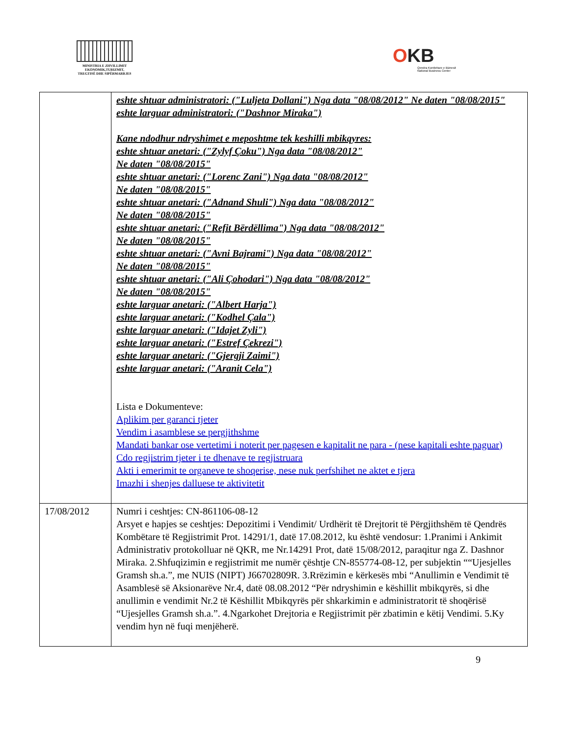MINISTRIA E ZHVILLIMIT
EKONOMIK,TURIZMIT,
TREGTISË DHE SIPËRMARRJES
OKB
Qendra Kombëtare e Biznesit
National Business Center
| | eshte shtuar administratori: ("Luljeta Dollani") Nga data "08/08/2012" Ne daten "08/08/2015" eshte larguar administratori: ("Dashnor Miraka") Kane ndodhur ndryshimet e meposhtme tek keshilli mbikqyres: eshte shtuar anetari: ("Zylyf Çoku") Nga data "08/08/2012" Ne daten "08/08/2015" eshte shtuar anetari: ("Lorenc Zani") Nga data "08/08/2012" Ne daten "08/08/2015" eshte shtuar anetari: ("Adnand Shuli") Nga data "08/08/2012" Ne daten "08/08/2015" eshte shtuar anetari: ("Refit Bërdëllima") Nga data "08/08/2012" Ne daten "08/08/2015" eshte shtuar anetari: ("Avni Bajrami") Nga data "08/08/2012" Ne daten "08/08/2015" eshte shtuar anetari: ("Ali Çohodari") Nga data "08/08/2012" Ne daten "08/08/2015" eshte larguar anetari: ("Albert Harja") eshte larguar anetari: ("Kodhel Çala") eshte larguar anetari: ("Idajet Zyli") eshte larguar anetari: ("Estref Çekrezi") eshte larguar anetari: ("Gjergji Zaimi") eshte larguar anetari: ("Aranit Cela") Lista e Dokumenteve: Aplikim per garanci tjeter Vendim i asamblese se pergjithshme Mandati bankar ose vertetimi i noterit per pagesen e kapitalit ne para - (nese kapitali eshte paguar) Cdo regjistrim tjeter i te dhenave te regjistruara Akti i emerimit te organeve te shoqerise, nese nuk perfshihet ne aktet e tjera Imazhi i shenjes dalluese te aktivitetit |
| 17/08/2012 | Numri i ceshtjes: CN-861106-08-12 Arsyet e hapjes se ceshtjes: Depozitimi i Vendimit/ Urdhërit të Drejtorit të Përgjithshëm të Qendrës Kombëtare të Regjistrimit Prot. 14291/1, datë 17.08.2012, ku është vendosur: 1.Pranimi i Ankimit Administrativ protokolluar në QKR, me Nr.14291 Prot, datë 15/08/2012, paraqitur nga Z. Dashnor Miraka. 2.Shfuqizimin e regjistrimit me numër çështje CN-855774-08-12, per subjektin ““Ujesjelles Gramsh sh.a.”, me NUIS (NIPT) J66702809R. 3.Rrëzimin e kërkesës mbi “Anullimin e Vendimit të Asamblesë së Aksionarëve Nr.4, datë 08.08.2012 “Për ndryshimin e këshillit mbikqyrës, si dhe anullimin e vendimit Nr.2 të Këshillit Mbikqyrës për shkarkimin e administratorit të shoqërisë “Ujesjelles Gramsh sh.a.”. 4.Ngarkohet Drejtoria e Regjistrimit për zbatimin e këtij Vendimi. 5.Ky vendim hyn në fuqi menjëherë. |
9